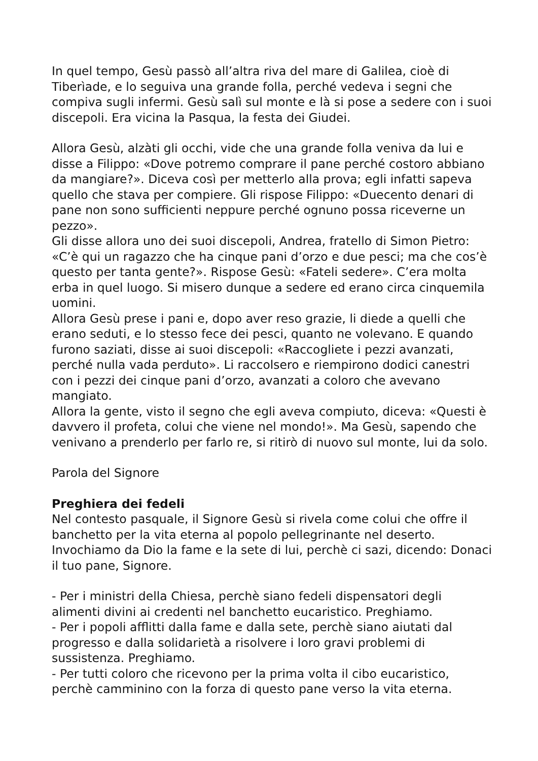In quel tempo, Gesù passò all’altra riva del mare di Galilea, cioè di Tiberìade, e lo seguiva una grande folla, perché vedeva i segni che compiva sugli infermi. Gesù salì sul monte e là si pose a sedere con i suoi discepoli. Era vicina la Pasqua, la festa dei Giudei.
Allora Gesù, alzàti gli occhi, vide che una grande folla veniva da lui e disse a Filippo: «Dove potremo comprare il pane perché costoro abbiano da mangiare?». Diceva così per metterlo alla prova; egli infatti sapeva quello che stava per compiere. Gli rispose Filippo: «Duecento denari di pane non sono sufficienti neppure perché ognuno possa riceverne un pezzo».
Gli disse allora uno dei suoi discepoli, Andrea, fratello di Simon Pietro: «C’è qui un ragazzo che ha cinque pani d’orzo e due pesci; ma che cos’è questo per tanta gente?». Rispose Gesù: «Fateli sedere». C’era molta erba in quel luogo. Si misero dunque a sedere ed erano circa cinquemila uomini.
Allora Gesù prese i pani e, dopo aver reso grazie, li diede a quelli che erano seduti, e lo stesso fece dei pesci, quanto ne volevano. E quando furono saziati, disse ai suoi discepoli: «Raccogliete i pezzi avanzati, perché nulla vada perduto». Li raccolsero e riempirono dodici canestri con i pezzi dei cinque pani d’orzo, avanzati a coloro che avevano mangiato.
Allora la gente, visto il segno che egli aveva compiuto, diceva: «Questi è davvero il profeta, colui che viene nel mondo!». Ma Gesù, sapendo che venivano a prenderlo per farlo re, si ritirò di nuovo sul monte, lui da solo.
Parola del Signore
Preghiera dei fedeli
Nel contesto pasquale, il Signore Gesù si rivela come colui che offre il banchetto per la vita eterna al popolo pellegrinante nel deserto. Invochiamo da Dio la fame e la sete di lui, perchè ci sazi, dicendo: Donaci il tuo pane, Signore.
- Per i ministri della Chiesa, perchè siano fedeli dispensatori degli alimenti divini ai credenti nel banchetto eucaristico. Preghiamo.
- Per i popoli afflitti dalla fame e dalla sete, perchè siano aiutati dal progresso e dalla solidarietà a risolvere i loro gravi problemi di sussistenza. Preghiamo.
- Per tutti coloro che ricevono per la prima volta il cibo eucaristico, perchè camminino con la forza di questo pane verso la vita eterna.